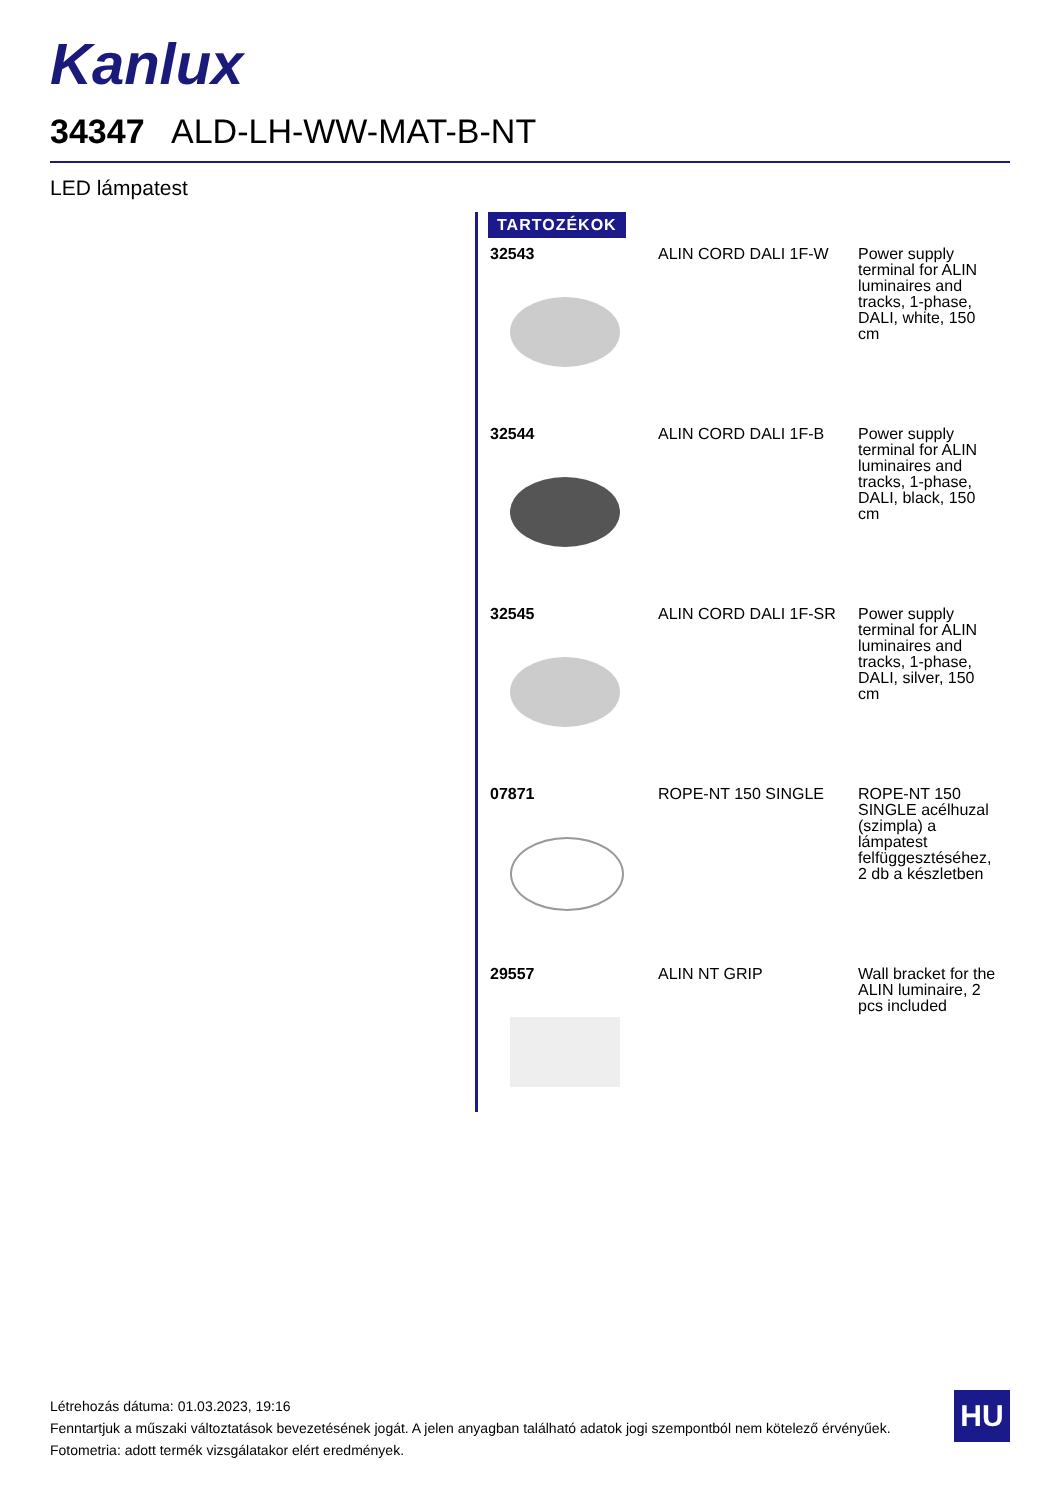Kanlux
34347 ALD-LH-WW-MAT-B-NT
LED lámpatest
TARTOZÉKOK
| 32543 | ALIN CORD DALI 1F-W | Power supply terminal for ALIN luminaires and tracks, 1-phase, DALI, white, 150 cm |
| 32544 | ALIN CORD DALI 1F-B | Power supply terminal for ALIN luminaires and tracks, 1-phase, DALI, black, 150 cm |
| 32545 | ALIN CORD DALI 1F-SR | Power supply terminal for ALIN luminaires and tracks, 1-phase, DALI, silver, 150 cm |
| 07871 | ROPE-NT 150 SINGLE | ROPE-NT 150 SINGLE acélhuzal (szimpla) a lámpatest felfüggesztéséhez, 2 db a készletben |
| 29557 | ALIN NT GRIP | Wall bracket for the ALIN luminaire, 2 pcs included |
Létrehozás dátuma: 01.03.2023, 19:16
Fenntartjuk a műszaki változtatások bevezetésének jogát. A jelen anyagban található adatok jogi szempontból nem kötelező érvényűek.
Fotometria: adott termék vizsgálatakor elért eredmények.
HU